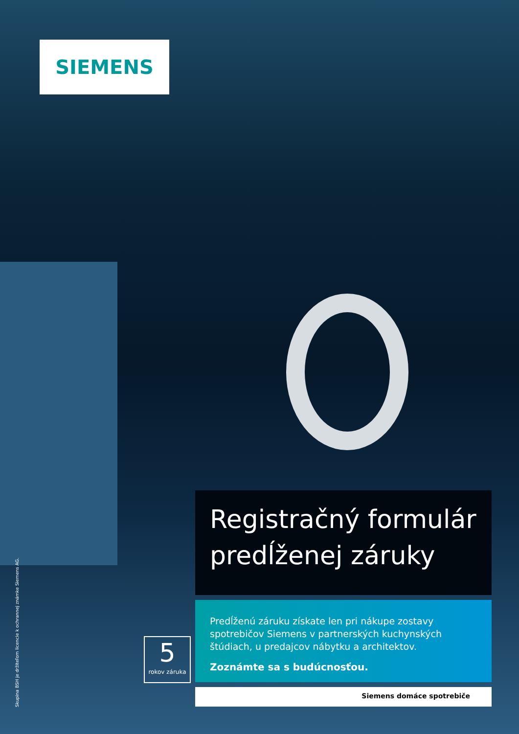SIEMENS
Registračný formulár predĺženej záruky
5
rokov záruka
Predĺženú záruku získate len pri nákupe zostavy spotrebičov Siemens v partnerských kuchynských štúdiach, u predajcov nábytku a architektov.
Zoznámte sa s budúcnosťou.
Siemens domáce spotrebiče
Skupina BSH je držiteľom licencie k ochrannej známke Siemens AG.